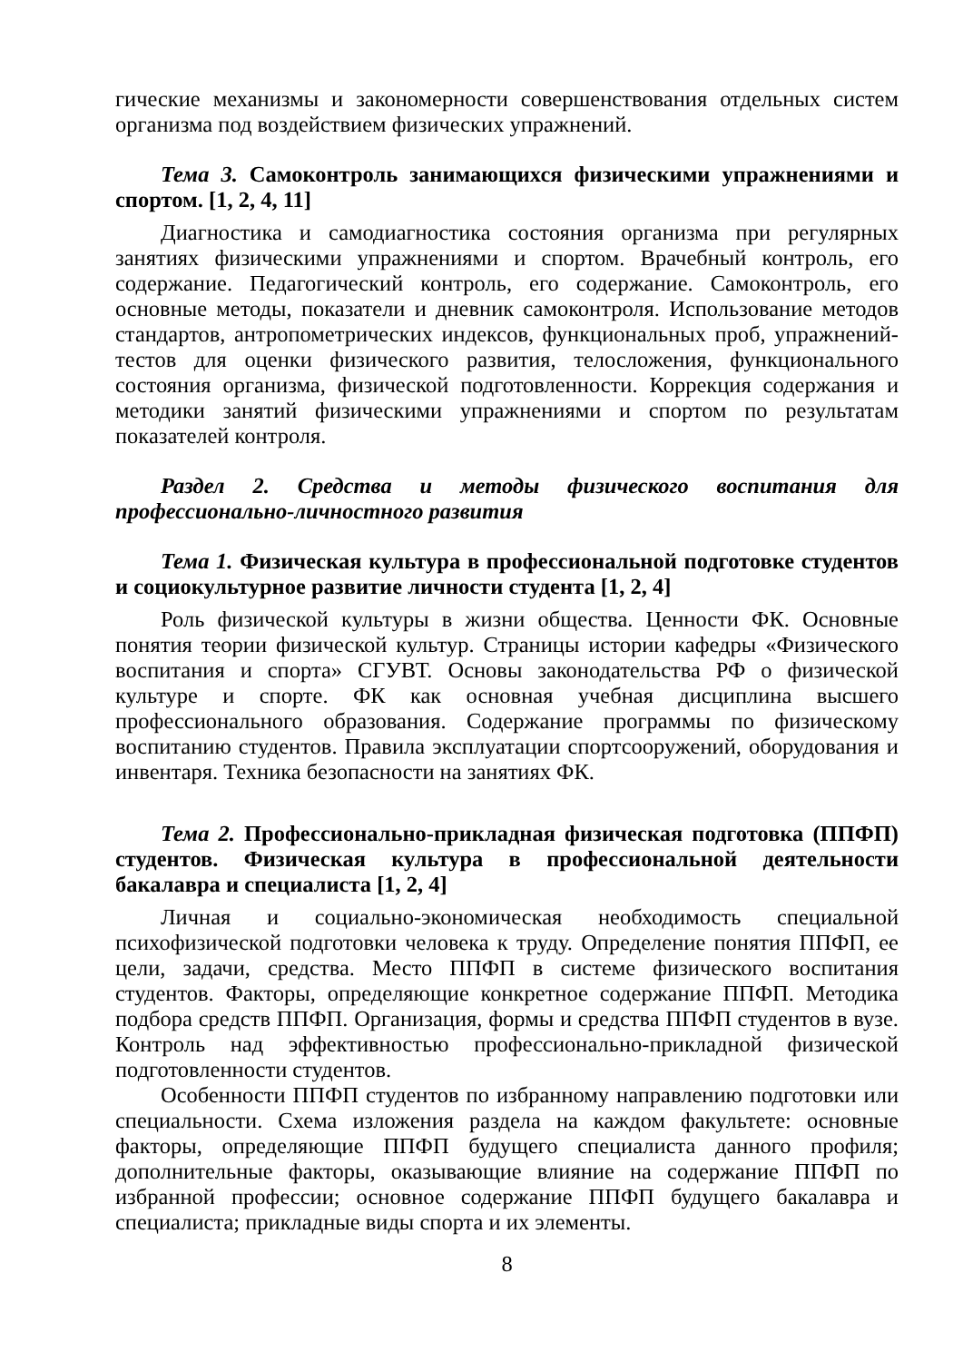гические механизмы и закономерности совершенствования отдельных систем организма под воздействием физических упражнений.
Тема 3. Самоконтроль занимающихся физическими упражнениями и спортом. [1, 2, 4, 11]
Диагностика и самодиагностика состояния организма при регулярных занятиях физическими упражнениями и спортом. Врачебный контроль, его содержание. Педагогический контроль, его содержание. Самоконтроль, его основные методы, показатели и дневник самоконтроля. Использование методов стандартов, антропометрических индексов, функциональных проб, упражнений-тестов для оценки физического развития, телосложения, функционального состояния организма, физической подготовленности. Коррекция содержания и методики занятий физическими упражнениями и спортом по результатам показателей контроля.
Раздел 2. Средства и методы физического воспитания для профессионально-личностного развития
Тема 1. Физическая культура в профессиональной подготовке студентов и социокультурное развитие личности студента [1, 2, 4]
Роль физической культуры в жизни общества. Ценности ФК. Основные понятия теории физической культур. Страницы истории кафедры «Физического воспитания и спорта» СГУВТ. Основы законодательства РФ о физической культуре и спорте. ФК как основная учебная дисциплина высшего профессионального образования. Содержание программы по физическому воспитанию студентов. Правила эксплуатации спортсооружений, оборудования и инвентаря. Техника безопасности на занятиях ФК.
Тема 2. Профессионально-прикладная физическая подготовка (ППФП) студентов. Физическая культура в профессиональной деятельности бакалавра и специалиста [1, 2, 4]
Личная и социально-экономическая необходимость специальной психофизической подготовки человека к труду. Определение понятия ППФП, ее цели, задачи, средства. Место ППФП в системе физического воспитания студентов. Факторы, определяющие конкретное содержание ППФП. Методика подбора средств ППФП. Организация, формы и средства ППФП студентов в вузе. Контроль над эффективностью профессионально-прикладной физической подготовленности студентов.
Особенности ППФП студентов по избранному направлению подготовки или специальности. Схема изложения раздела на каждом факультете: основные факторы, определяющие ППФП будущего специалиста данного профиля; дополнительные факторы, оказывающие влияние на содержание ППФП по избранной профессии; основное содержание ППФП будущего бакалавра и специалиста; прикладные виды спорта и их элементы.
8